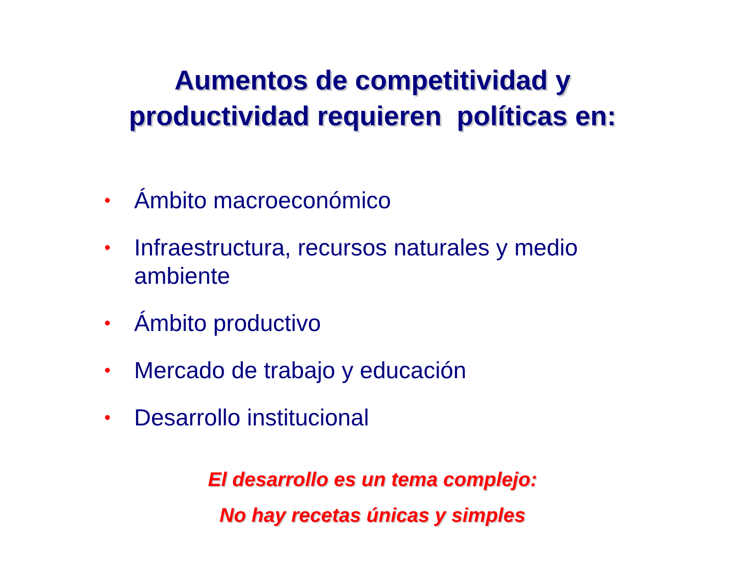Aumentos de competitividad y
productividad requieren políticas en:
• Ámbito macroeconómico
• Infraestructura, recursos naturales y medio ambiente
• Ámbito productivo
• Mercado de trabajo y educación
• Desarrollo institucional
El desarrollo es un tema complejo:
No hay recetas únicas y simples